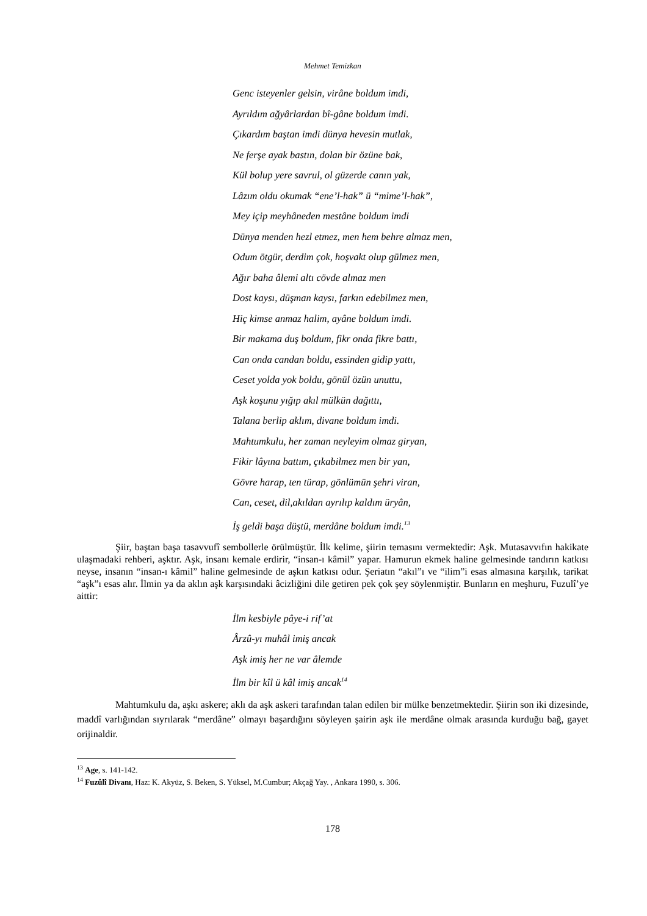Mehmet Temizkan
Genc isteyenler gelsin, virâne boldum imdi,
Ayrıldım ağyârlardan bî-gâne boldum imdi.
Çıkardım baştan imdi dünya hevesin mutlak,
Ne ferşe ayak bastın, dolan bir özüne bak,
Kül bolup yere savrul, ol güzerde canın yak,
Lâzım oldu okumak “ene’l-hak” ü “mime’l-hak”,
Mey içip meyhâneden mestâne boldum imdi
Dünya menden hezl etmez, men hem behre almaz men,
Odum ötgür, derdim çok, hoşvakt olup gülmez men,
Ağır baha âlemi altı cövde almaz men
Dost kaysı, düşman kaysı, farkın edebilmez men,
Hiç kimse anmaz halim, ayâne boldum imdi.
Bir makama duş boldum, fikr onda fikre battı,
Can onda candan boldu, essinden gidip yattı,
Ceset yolda yok boldu, gönül özün unuttu,
Aşk koşunu yığıp akıl mülkün dağıttı,
Talana berlip aklım, divane boldum imdi.
Mahtumkulu, her zaman neyleyim olmaz giryan,
Fikir lâyına battım, çıkabilmez men bir yan,
Gövre harap, ten türap, gönlümün şehri viran,
Can, ceset, dil,akıldan ayrılıp kaldım üryân,
İş geldi başa düştü, merdâne boldum imdi.<sup>13</sup>
Şiir, baştan başa tasavvufî sembollerle örülmüştür. İlk kelime, şiirin temasını vermektedir: Aşk. Mutasavvıfın hakikate ulaşmadaki rehberi, aşktır. Aşk, insanı kemale erdirir, “insan-ı kâmil” yapar. Hamurun ekmek haline gelmesinde tandırın katkısı neyse, insanın “insan-ı kâmil” haline gelmesinde de aşkın katkısı odur. Şeriatın “akıl”ı ve “ilim”i esas almasına karşılık, tarikat “aşk”ı esas alır. İlmin ya da aklın aşk karşısındaki âcizliğini dile getiren pek çok şey söylenmiştir. Bunların en meşhuru, Fuzulî’ye aittir:
İlm kesbiyle pâye-i rif’at
Ârzû-yı muhâl imiş ancak
Aşk imiş her ne var âlemde
İlm bir kîl ü kâl imiş ancak<sup>14</sup>
Mahtumkulu da, aşkı askere; aklı da aşk askeri tarafından talan edilen bir mülke benzetmektedir. Şiirin son iki dizesinde, maddî varlığından sıyrılarak “merdâne” olmayı başardığını söyleyen şairin aşk ile merdâne olmak arasında kurduğu bağ, gayet orijinaldir.
<sup>13</sup> Age, s. 141-142.
<sup>14</sup> Fuzûlî Divanı, Haz: K. Akyüz, S. Beken, S. Yüksel, M.Cumbur; Akçağ Yay. , Ankara 1990, s. 306.
178